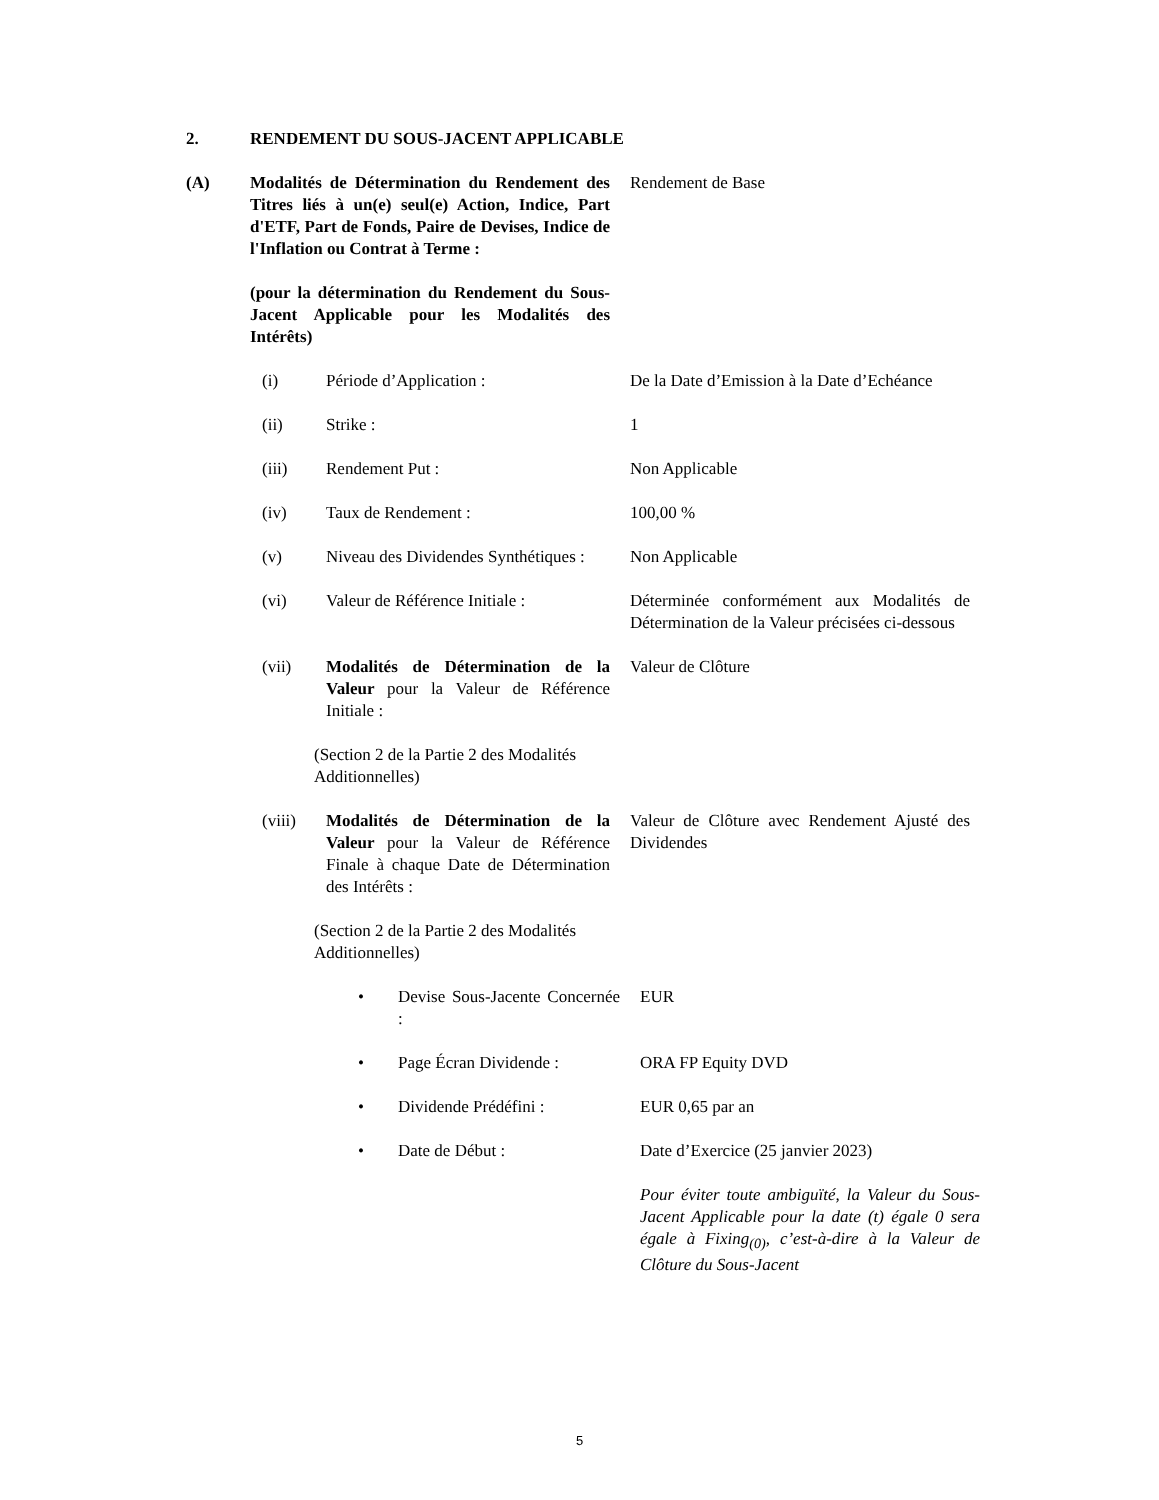2. RENDEMENT DU SOUS-JACENT APPLICABLE
(A) Modalités de Détermination du Rendement des Titres liés à un(e) seul(e) Action, Indice, Part d'ETF, Part de Fonds, Paire de Devises, Indice de l'Inflation ou Contrat à Terme :
(pour la détermination du Rendement du Sous-Jacent Applicable pour les Modalités des Intérêts)
Rendement de Base
(i) Période d’Application : De la Date d’Emission à la Date d’Echéance
(ii) Strike : 1
(iii) Rendement Put : Non Applicable
(iv) Taux de Rendement : 100,00 %
(v) Niveau des Dividendes Synthétiques :
Non Applicable
(vi) Valeur de Référence Initiale :
Déterminée conformément aux Modalités de Détermination de la Valeur précisées ci-dessous
(vii) Modalités de Détermination de la Valeur pour la Valeur de Référence Initiale :
Valeur de Clôture
(Section 2 de la Partie 2 des Modalités Additionnelles)
(viii) Modalités de Détermination de la Valeur pour la Valeur de Référence Finale à chaque Date de Détermination des Intérêts :
Valeur de Clôture avec Rendement Ajusté des Dividendes
(Section 2 de la Partie 2 des Modalités Additionnelles)
• Devise Sous-Jacente Concernée :
EUR
• Page Écran Dividende :
ORA FP Equity DVD
• Dividende Prédéfini : EUR 0,65 par an
• Date de Début : Date d’Exercice (25 janvier 2023)
Pour éviter toute ambiguïté, la Valeur du Sous-Jacent Applicable pour la date (t) égale 0 sera égale à Fixing<sub>(0)</sub>, c’est-à-dire à la Valeur de Clôture du Sous-Jacent
5